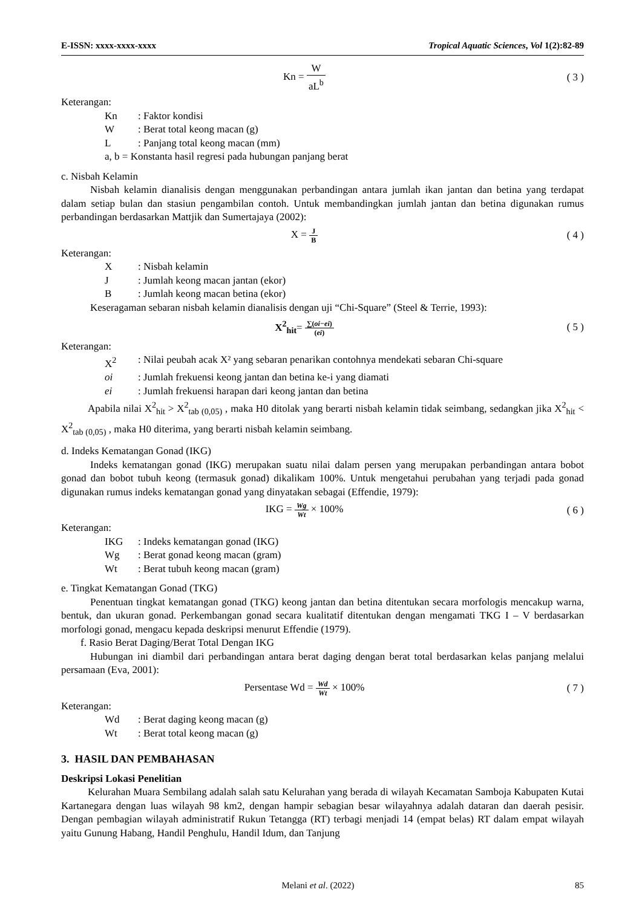E-ISSN: xxxx-xxxx-xxxx Tropical Aquatic Sciences, Vol 1(2):82-89
Kn = W aL<sup>b</sup> ( 3 )
Keterangan:
Kn: Faktor kondisi
W: Berat total keong macan (g)
L: Panjang total keong macan (mm)
a, b = Konstanta hasil regresi pada hubungan panjang berat
c. Nisbah Kelamin
Nisbah kelamin dianalisis dengan menggunakan perbandingan antara jumlah ikan jantan dan betina yang terdapat dalam setiap bulan dan stasiun pengambilan contoh. Untuk membandingkan jumlah jantan dan betina digunakan rumus perbandingan berdasarkan Mattjik dan Sumertajaya (2002):
X = J B
( 4 )
Keterangan:
X: Nisbah kelamin
J: Jumlah keong macan jantan (ekor)
B: Jumlah keong macan betina (ekor)
Keseragaman sebaran nisbah kelamin dianalisis dengan uji “Chi-Square” (Steel & Terrie, 1993):
X<sup>2</sup><sub>hit</sub>= ∑(oi−ei) (ei)
( 5 )
Keterangan:
X<sup>2</sup>: Nilai peubah acak X² yang sebaran penarikan contohnya mendekati sebaran Chi-square
oi: Jumlah frekuensi keong jantan dan betina ke-i yang diamati
ei: Jumlah frekuensi harapan dari keong jantan dan betina
Apabila nilai X<sup>2</sup><sub>hit</sub> > X<sup>2</sup><sub>tab (0,05)</sub> , maka H0 ditolak yang berarti nisbah kelamin tidak seimbang, sedangkan jika X<sup>2</sup><sub>hit</sub> < X<sup>2</sup><sub>tab (0,05)</sub> , maka H0 diterima, yang berarti nisbah kelamin seimbang.
d. Indeks Kematangan Gonad (IKG)
Indeks kematangan gonad (IKG) merupakan suatu nilai dalam persen yang merupakan perbandingan antara bobot gonad dan bobot tubuh keong (termasuk gonad) dikalikam 100%. Untuk mengetahui perubahan yang terjadi pada gonad digunakan rumus indeks kematangan gonad yang dinyatakan sebagai (Effendie, 1979):
IKG = Wg Wt × 100% ( 6 )
Keterangan:
IKG: Indeks kematangan gonad (IKG)
Wg: Berat gonad keong macan (gram)
Wt: Berat tubuh keong macan (gram)
e. Tingkat Kematangan Gonad (TKG)
Penentuan tingkat kematangan gonad (TKG) keong jantan dan betina ditentukan secara morfologis mencakup warna, bentuk, dan ukuran gonad. Perkembangan gonad secara kualitatif ditentukan dengan mengamati TKG I – V berdasarkan morfologi gonad, mengacu kepada deskripsi menurut Effendie (1979).
f. Rasio Berat Daging/Berat Total Dengan IKG
Hubungan ini diambil dari perbandingan antara berat daging dengan berat total berdasarkan kelas panjang melalui persamaan (Eva, 2001):
Persentase Wd = Wd Wt × 100% ( 7 )
Keterangan:
Wd: Berat daging keong macan (g)
Wt: Berat total keong macan (g)
3. HASIL DAN PEMBAHASAN
Deskripsi Lokasi Penelitian
Kelurahan Muara Sembilang adalah salah satu Kelurahan yang berada di wilayah Kecamatan Samboja Kabupaten Kutai Kartanegara dengan luas wilayah 98 km2, dengan hampir sebagian besar wilayahnya adalah dataran dan daerah pesisir. Dengan pembagian wilayah administratif Rukun Tetangga (RT) terbagi menjadi 14 (empat belas) RT dalam empat wilayah yaitu Gunung Habang, Handil Penghulu, Handil Idum, dan Tanjung
Melani et al. (2022) 85